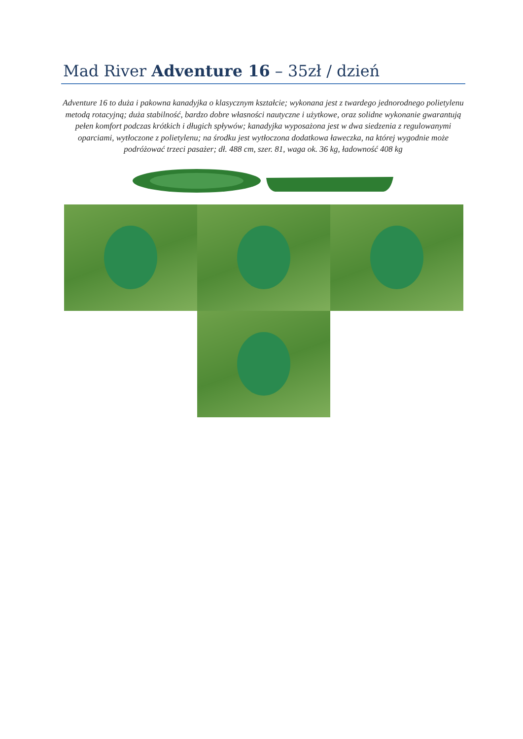Mad River Adventure 16 – 35zł / dzień
Adventure 16 to duża i pakowna kanadyjka o klasycznym kształcie; wykonana jest z twardego jednorodnego polietylenu metodą rotacyjną; duża stabilność, bardzo dobre własności nautyczne i użytkowe, oraz solidne wykonanie gwarantują pełen komfort podczas krótkich i długich spływów; kanadyjka wyposażona jest w dwa siedzenia z regulowanymi oparciami, wytłoczone z polietylenu; na środku jest wytłoczona dodatkowa ławeczka, na której wygodnie może podróżować trzeci pasażer; dł. 488 cm, szer. 81, waga ok. 36 kg, ładowność 408 kg